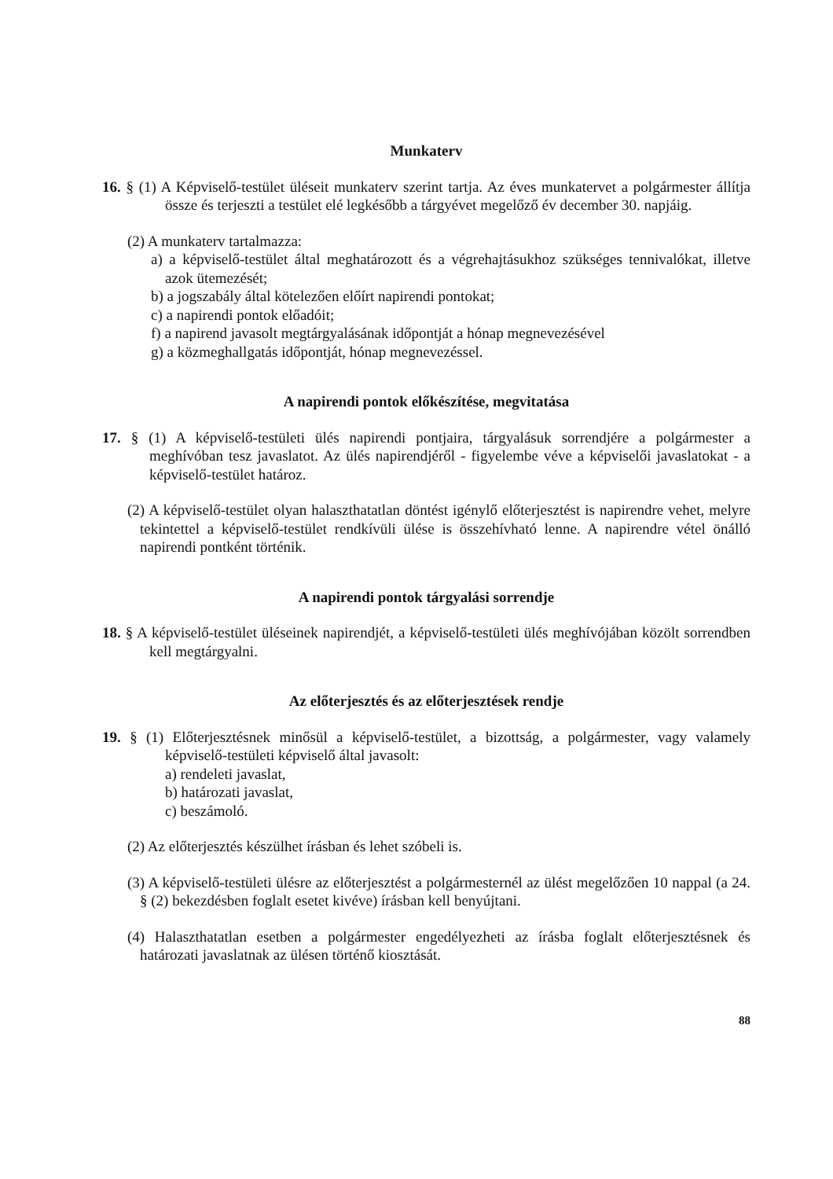Munkaterv
16. § (1) A Képviselő-testület üléseit munkaterv szerint tartja. Az éves munkatervet a polgármester állítja össze és terjeszti a testület elé legkésőbb a tárgyévet megelőző év december 30. napjáig.
(2) A munkaterv tartalmazza:
a) a képviselő-testület által meghatározott és a végrehajtásukhoz szükséges tennivalókat, illetve azok ütemezését;
b) a jogszabály által kötelezően előírt napirendi pontokat;
c) a napirendi pontok előadóit;
f) a napirend javasolt megtárgyalásának időpontját a hónap megnevezésével
g) a közmeghallgatás időpontját, hónap megnevezéssel.
A napirendi pontok előkészítése, megvitatása
17. § (1) A képviselő-testületi ülés napirendi pontjaira, tárgyalásuk sorrendjére a polgármester a meghívóban tesz javaslatot. Az ülés napirendjéről - figyelembe véve a képviselői javaslatokat - a képviselő-testület határoz.
(2) A képviselő-testület olyan halaszthatatlan döntést igénylő előterjesztést is napirendre vehet, melyre tekintettel a képviselő-testület rendkívüli ülése is összehívható lenne. A napirendre vétel önálló napirendi pontként történik.
A napirendi pontok tárgyalási sorrendje
18. § A képviselő-testület üléseinek napirendjét, a képviselő-testületi ülés meghívójában közölt sorrendben kell megtárgyalni.
Az előterjesztés és az előterjesztések rendje
19. § (1) Előterjesztésnek minősül a képviselő-testület, a bizottság, a polgármester, vagy valamely képviselő-testületi képviselő által javasolt:
a) rendeleti javaslat,
b) határozati javaslat,
c) beszámoló.
(2) Az előterjesztés készülhet írásban és lehet szóbeli is.
(3) A képviselő-testületi ülésre az előterjesztést a polgármesternél az ülést megelőzően 10 nappal (a 24. § (2) bekezdésben foglalt esetet kivéve) írásban kell benyújtani.
(4) Halaszthatatlan esetben a polgármester engedélyezheti az írásba foglalt előterjesztésnek és határozati javaslatnak az ülésen történő kiosztását.
88